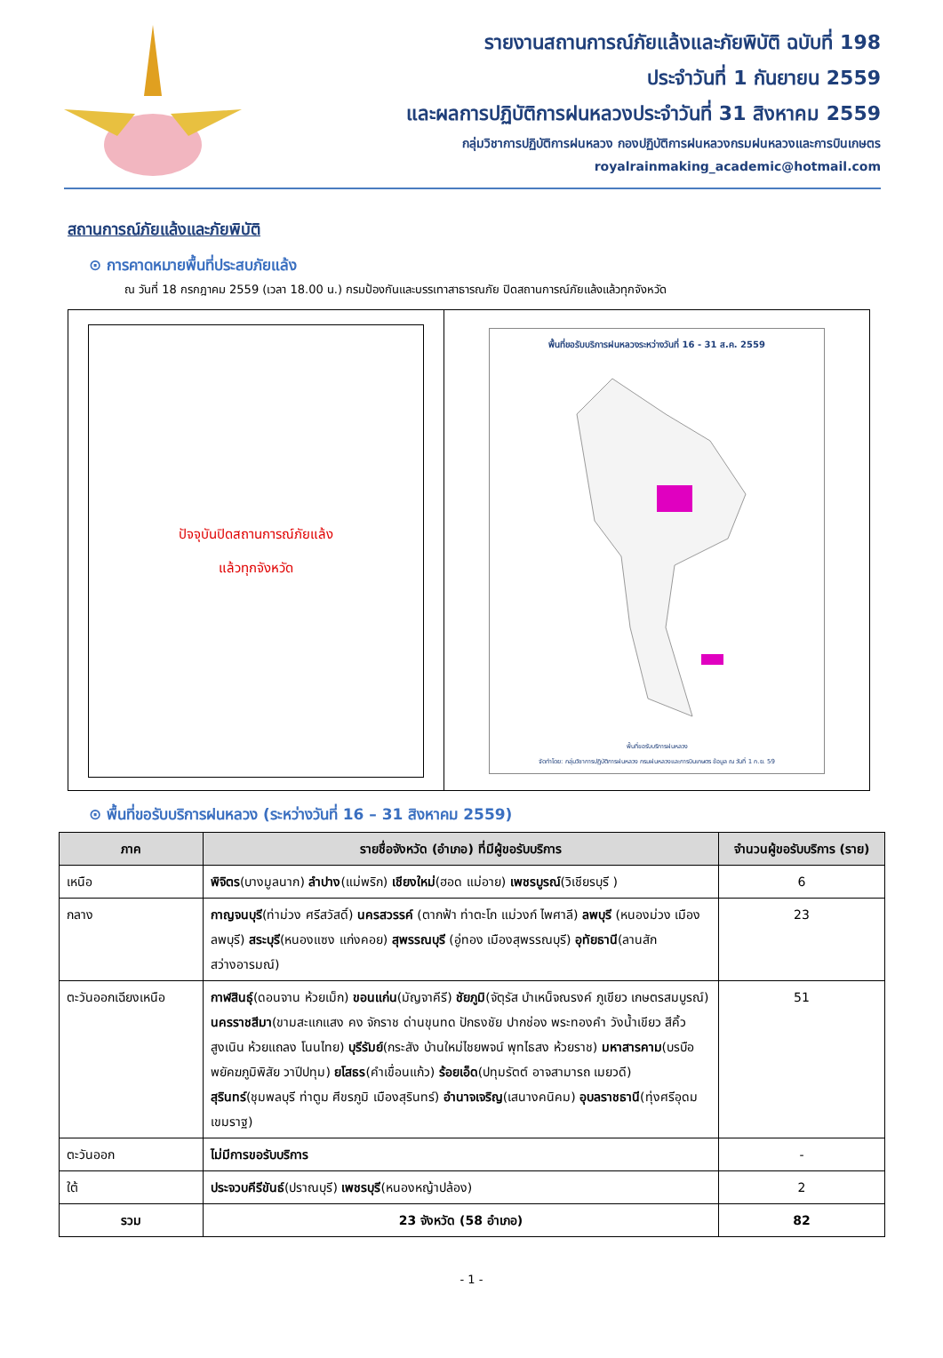รายงานสถานการณ์ภัยแล้งและภัยพิบัติ ฉบับที่ 198
ประจำวันที่ 1 กันยายน 2559
และผลการปฏิบัติการฝนหลวงประจำวันที่ 31 สิงหาคม 2559
กลุ่มวิชาการปฏิบัติการฝนหลวง กองปฏิบัติการฝนหลวงกรมฝนหลวงและการบินเกษตร
royalrainmaking_academic@hotmail.com
สถานการณ์ภัยแล้งและภัยพิบัติ
⊙ การคาดหมายพื้นที่ประสบภัยแล้ง
ณ วันที่ 18 กรกฎาคม 2559 (เวลา 18.00 น.) กรมป้องกันและบรรเทาสาธารณภัย ปิดสถานการณ์ภัยแล้งแล้วทุกจังหวัด
ปัจจุบันปิดสถานการณ์ภัยแล้ง
แล้วทุกจังหวัด
พื้นที่ขอรับบริการฝนหลวงระหว่างวันที่ 16 - 31 ส.ค. 2559
พื้นที่ขอรับบริการฝนหลวง
จัดทำโดย: กลุ่มวิชาการปฏิบัติการฝนหลวง กรมฝนหลวงและการบินเกษตร ข้อมูล ณ วันที่ 1 ก.ย. 59
⊙ พื้นที่ขอรับบริการฝนหลวง (ระหว่างวันที่ 16 – 31 สิงหาคม 2559)
| ภาค | รายชื่อจังหวัด (อำเภอ) ที่มีผู้ขอรับบริการ | จำนวนผู้ขอรับบริการ (ราย) |
| --- | --- | --- |
| เหนือ | พิจิตร (บางมูลนาก) ลำปาง (แม่พริก) เชียงใหม่ (ฮอด แม่อาย) เพชรบูรณ์ (วิเชียรบุรี ) | 6 |
| กลาง | กาญจนบุรี (ท่าม่วง ศรีสวัสดิ์) นครสวรรค์ (ตากฟ้า ท่าตะโก แม่วงก์ ไพศาลี) ลพบุรี (หนองม่วง เมืองลพบุรี) สระบุรี (หนองแซง แก่งคอย) สุพรรณบุรี (อู่ทอง เมืองสุพรรณบุรี) อุทัยธานี (ลานสัก สว่างอารมณ์) | 23 |
| ตะวันออกเฉียงเหนือ | กาฬสินธุ์ (ดอนจาน ห้วยเม็ก) ขอนแก่น (มัญจาคีรี) ชัยภูมิ (จัตุรัส บำเหน็จณรงค์ ภูเขียว เกษตรสมบูรณ์) นครราชสีมา (ขามสะแกแสง คง จักราช ด่านขุนทด ปักธงชัย ปากช่อง พระทองคำ วังน้ำเขียว สีคิ้ว สูงเนิน ห้วยแถลง โนนไทย) บุรีรัมย์ (กระสัง บ้านใหม่ไชยพจน์ พุทไธสง ห้วยราช) มหาสารคาม (บรบือ พยัคฆภูมิพิสัย วาปีปทุม) ยโสธร (คำเขื่อนแก้ว) ร้อยเอ็ด (ปทุมรัตต์ อาจสามารถ เมยวดี) สุรินทร์ (ชุมพลบุรี ท่าตูม ศีขรภูมิ เมืองสุรินทร์) อำนาจเจริญ (เสนางคนิคม) อุบลราชธานี (ทุ่งศรีอุดม เขมราฐ) | 51 |
| ตะวันออก | ไม่มีการขอรับบริการ | - |
| ใต้ | ประจวบคีรีขันธ์ (ปราณบุรี) เพชรบุรี (หนองหญ้าปล้อง) | 2 |
| รวม | 23 จังหวัด (58 อำเภอ) | 82 |
- 1 -